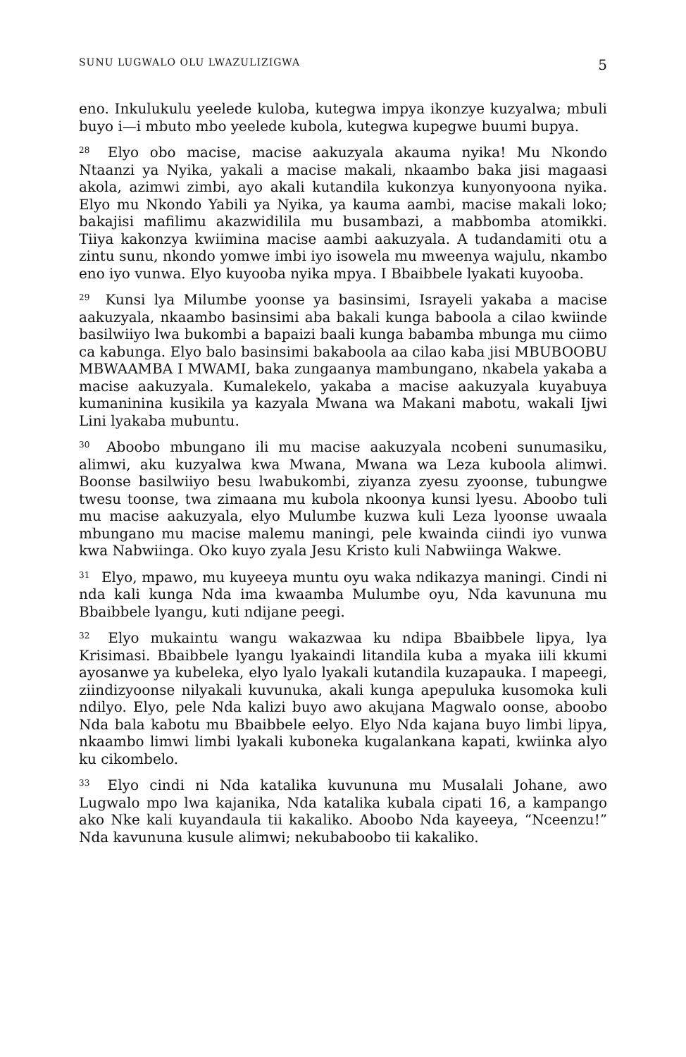SUNU LUGWALO OLU LWAZULIZIGWA 5
eno. Inkulukulu yeelede kuloba, kutegwa impya ikonzye kuzyalwa; mbuli buyo i—i mbuto mbo yeelede kubola, kutegwa kupegwe buumi bupya.
<sup>28</sup> Elyo obo macise, macise aakuzyala akauma nyika! Mu Nkondo Ntaanzi ya Nyika, yakali a macise makali, nkaambo baka jisi magaasi akola, azimwi zimbi, ayo akali kutandila kukonzya kunyonyoona nyika. Elyo mu Nkondo Yabili ya Nyika, ya kauma aambi, macise makali loko; bakajisi mafilimu akazwidilila mu busambazi, a mabbomba atomikki. Tiiya kakonzya kwiimina macise aambi aakuzyala. A tudandamiti otu a zintu sunu, nkondo yomwe imbi iyo isowela mu mweenya wajulu, nkambo eno iyo vunwa. Elyo kuyooba nyika mpya. I Bbaibbele lyakati kuyooba.
<sup>29</sup> Kunsi lya Milumbe yoonse ya basinsimi, Israyeli yakaba a macise aakuzyala, nkaambo basinsimi aba bakali kunga baboola a cilao kwiinde basilwiiyo lwa bukombi a bapaizi baali kunga babamba mbunga mu ciimo ca kabunga. Elyo balo basinsimi bakaboola aa cilao kaba jisi MBUBOOBU MBWAAMBA I MWAMI, baka zungaanya mambungano, nkabela yakaba a macise aakuzyala. Kumalekelo, yakaba a macise aakuzyala kuyabuya kumaninina kusikila ya kazyala Mwana wa Makani mabotu, wakali Ijwi Lini lyakaba mubuntu.
<sup>30</sup> Aboobo mbungano ili mu macise aakuzyala ncobeni sunumasiku, alimwi, aku kuzyalwa kwa Mwana, Mwana wa Leza kuboola alimwi. Boonse basilwiiyo besu lwabukombi, ziyanza zyesu zyoonse, tubungwe twesu toonse, twa zimaana mu kubola nkoonya kunsi lyesu. Aboobo tuli mu macise aakuzyala, elyo Mulumbe kuzwa kuli Leza lyoonse uwaala mbungano mu macise malemu maningi, pele kwainda ciindi iyo vunwa kwa Nabwiinga. Oko kuyo zyala Jesu Kristo kuli Nabwiinga Wakwe.
<sup>31</sup> Elyo, mpawo, mu kuyeeya muntu oyu waka ndikazya maningi. Cindi ni nda kali kunga Nda ima kwaamba Mulumbe oyu, Nda kavununa mu Bbaibbele lyangu, kuti ndijane peegi.
<sup>32</sup> Elyo mukaintu wangu wakazwaa ku ndipa Bbaibbele lipya, lya Krisimasi. Bbaibbele lyangu lyakaindi litandila kuba a myaka iili kkumi ayosanwe ya kubeleka, elyo lyalo lyakali kutandila kuzapauka. I mapeegi, ziindizyoonse nilyakali kuvunuka, akali kunga apepuluka kusomoka kuli ndilyo. Elyo, pele Nda kalizi buyo awo akujana Magwalo oonse, aboobo Nda bala kabotu mu Bbaibbele eelyo. Elyo Nda kajana buyo limbi lipya, nkaambo limwi limbi lyakali kuboneka kugalankana kapati, kwiinka alyo ku cikombelo.
<sup>33</sup> Elyo cindi ni Nda katalika kuvununa mu Musalali Johane, awo Lugwalo mpo lwa kajanika, Nda katalika kubala cipati 16, a kampango ako Nke kali kuyandaula tii kakaliko. Aboobo Nda kayeeya, “Nceenzu!” Nda kavununa kusule alimwi; nekubaboobo tii kakaliko.